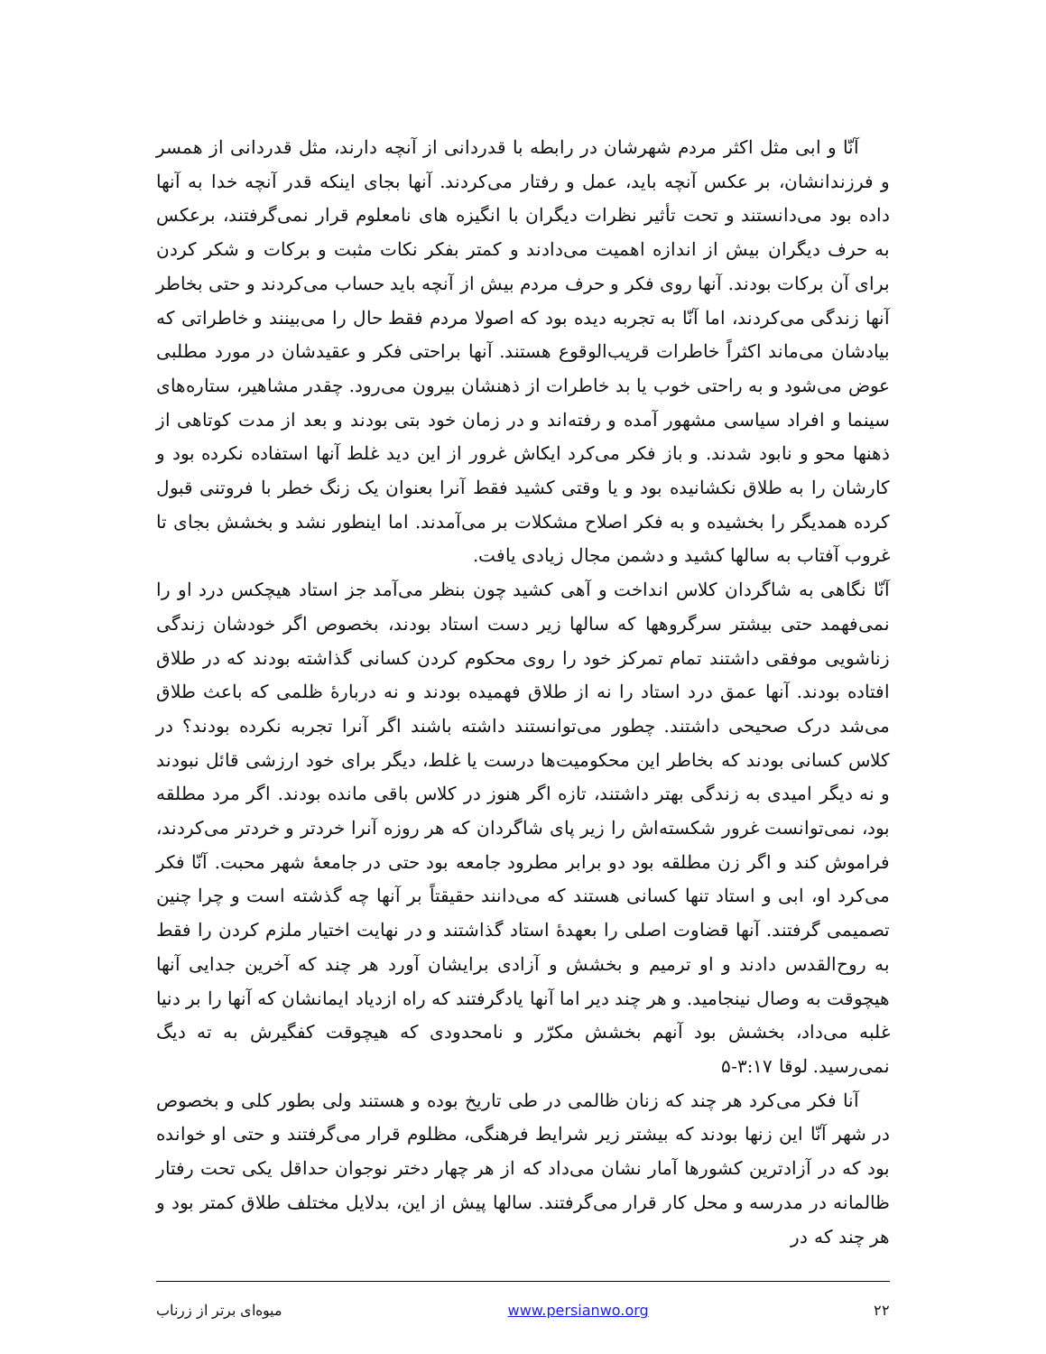آنّا و ابی مثل اکثر مردم شهرشان در رابطه با قدردانی از آنچه دارند، مثل قدردانی از همسر و فرزندانشان، بر عکس آنچه باید، عمل و رفتار می‌کردند. آنها بجای اینکه قدر آنچه خدا به آنها داده بود می‌دانستند و تحت تأثیر نظرات دیگران با انگیزه های نامعلوم قرار نمی‌گرفتند، برعکس به حرف دیگران بیش از اندازه اهمیت می‌دادند و کمتر بفکر نکات مثبت و برکات و شکر کردن برای آن برکات بودند. آنها روی فکر و حرف مردم بیش از آنچه باید حساب می‌کردند و حتی بخاطر آنها زندگی می‌کردند، اما آنّا به تجربه دیده بود که اصولا مردم فقط حال را می‌بینند و خاطراتی که بیادشان می‌ماند اکثراً خاطرات قریب‌الوقوع هستند. آنها براحتی فکر و عقیدشان در مورد مطلبی عوض می‌شود و به راحتی خوب یا بد خاطرات از ذهنشان بیرون می‌رود. چقدر مشاهیر، ستاره‌های سینما و افراد سیاسی مشهور آمده و رفته‌اند و در زمان خود بتی بودند و بعد از مدت کوتاهی از ذهنها محو و نابود شدند. و باز فکر می‌کرد ایکاش غرور از این دید غلط آنها استفاده نکرده بود و کارشان را به طلاق نکشانیده بود و یا وقتی کشید فقط آنرا بعنوان یک زنگ خطر با فروتنی قبول کرده همدیگر را بخشیده و به فکر اصلاح مشکلات بر می‌آمدند. اما اینطور نشد و بخشش بجای تا غروب آفتاب به سالها کشید و دشمن مجال زیادی یافت.
آنّا نگاهی به شاگردان کلاس انداخت و آهی کشید چون بنظر می‌آمد جز استاد هیچکس درد او را نمی‌فهمد حتی بیشتر سرگروهها که سالها زیر دست استاد بودند، بخصوص اگر خودشان زندگی زناشویی موفقی داشتند تمام تمرکز خود را روی محکوم کردن کسانی گذاشته بودند که در طلاق افتاده بودند. آنها عمق درد استاد را نه از طلاق فهمیده بودند و نه دربارهٔ ظلمی که باعث طلاق می‌شد درک صحیحی داشتند. چطور می‌توانستند داشته باشند اگر آنرا تجربه نکرده بودند؟ در کلاس کسانی بودند که بخاطر این محکومیت‌ها درست یا غلط، دیگر برای خود ارزشی قائل نبودند و نه دیگر امیدی به زندگی بهتر داشتند، تازه اگر هنوز در کلاس باقی مانده بودند. اگر مرد مطلقه بود، نمی‌توانست غرور شکسته‌اش را زیر پای شاگردان که هر روزه آنرا خردتر و خردتر می‌کردند، فراموش کند و اگر زن مطلقه بود دو برابر مطرود جامعه بود حتی در جامعهٔ شهر محبت. آنّا فکر می‌کرد او، ابی و استاد تنها کسانی هستند که می‌دانند حقیقتاً بر آنها چه گذشته است و چرا چنین تصمیمی گرفتند. آنها قضاوت اصلی را بعهدهٔ استاد گذاشتند و در نهایت اختیار ملزم کردن را فقط به روح‌القدس دادند و او ترمیم و بخشش و آزادی برایشان آورد هر چند که آخرین جدایی آنها هیچوقت به وصال نینجامید. و هر چند دیر اما آنها یادگرفتند که راه ازدیاد ایمانشان که آنها را بر دنیا غلبه می‌داد، بخشش بود آنهم بخشش مکرّر و نامحدودی که هیچوقت کفگیرش به ته دیگ نمی‌رسید. لوقا ۳:۱۷-۵
آنا فکر می‌کرد هر چند که زنان ظالمی در طی تاریخ بوده و هستند ولی بطور کلی و بخصوص در شهر آنّا این زنها بودند که بیشتر زیر شرایط فرهنگی، مظلوم قرار می‌گرفتند و حتی او خوانده بود که در آزادترین کشورها آمار نشان می‌داد که از هر چهار دختر نوجوان حداقل یکی تحت رفتار ظالمانه در مدرسه و محل کار قرار می‌گرفتند. سالها پیش از این، بدلایل مختلف طلاق کمتر بود و هر چند که در
۲۲ www.persianwo.org میوه‌ای برتر از زرناب